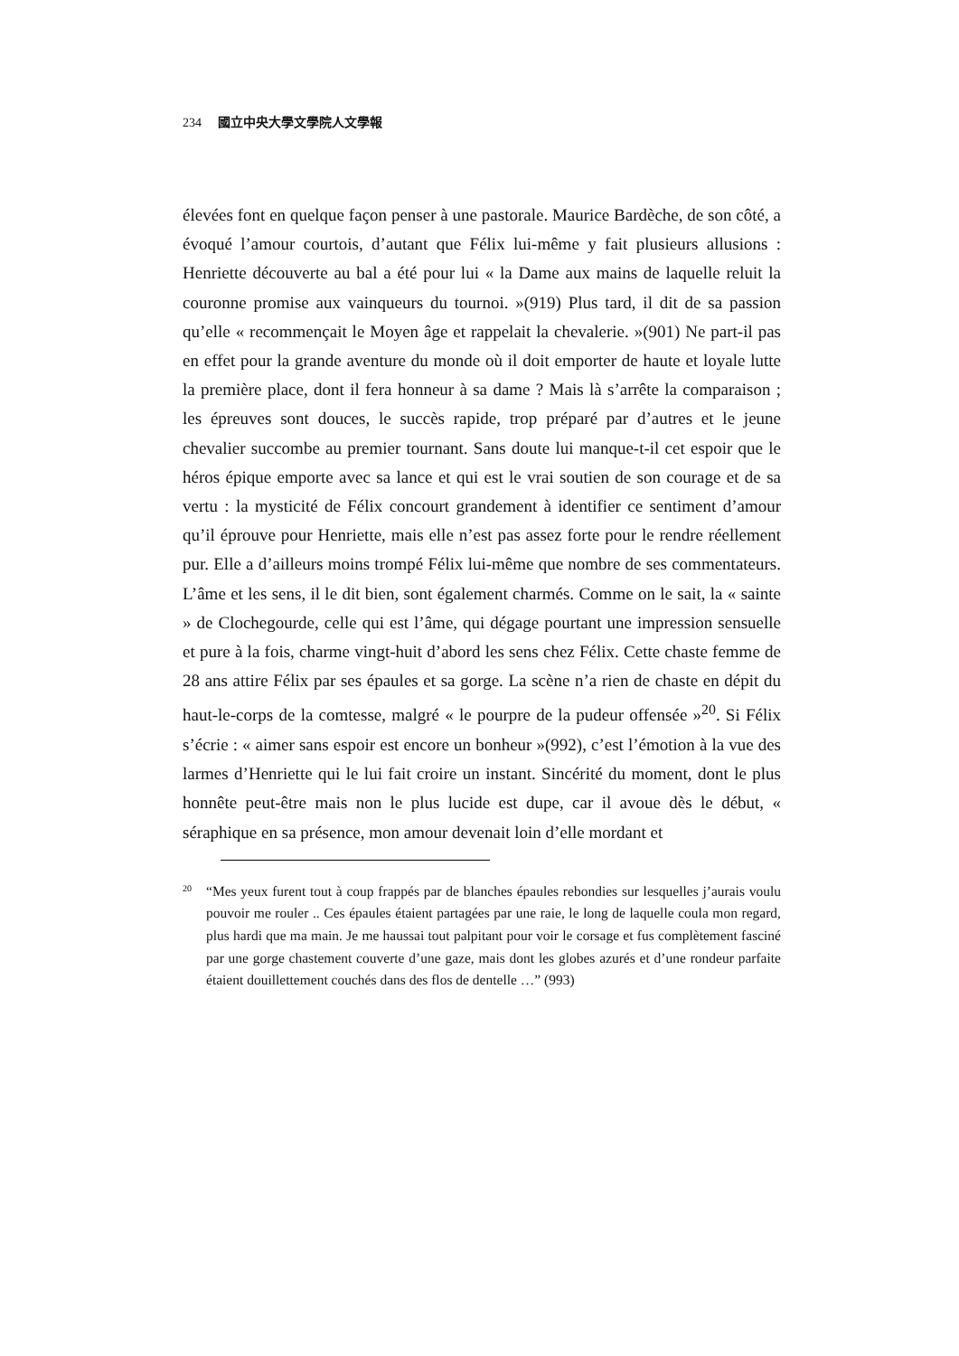234 國立中央大學文學院人文學報
élevées font en quelque façon penser à une pastorale. Maurice Bardèche, de son côté, a évoqué l’amour courtois, d’autant que Félix lui-même y fait plusieurs allusions : Henriette découverte au bal a été pour lui « la Dame aux mains de laquelle reluit la couronne promise aux vainqueurs du tournoi. »(919) Plus tard, il dit de sa passion qu’elle « recommençait le Moyen âge et rappelait la chevalerie. »(901) Ne part-il pas en effet pour la grande aventure du monde où il doit emporter de haute et loyale lutte la première place, dont il fera honneur à sa dame ? Mais là s’arrête la comparaison ; les épreuves sont douces, le succès rapide, trop préparé par d’autres et le jeune chevalier succombe au premier tournant. Sans doute lui manque-t-il cet espoir que le héros épique emporte avec sa lance et qui est le vrai soutien de son courage et de sa vertu : la mysticité de Félix concourt grandement à identifier ce sentiment d’amour qu’il éprouve pour Henriette, mais elle n’est pas assez forte pour le rendre réellement pur. Elle a d’ailleurs moins trompé Félix lui-même que nombre de ses commentateurs. L’âme et les sens, il le dit bien, sont également charmés. Comme on le sait, la « sainte » de Clochegourde, celle qui est l’âme, qui dégage pourtant une impression sensuelle et pure à la fois, charme vingt-huit d’abord les sens chez Félix. Cette chaste femme de 28 ans attire Félix par ses épaules et sa gorge. La scène n’a rien de chaste en dépit du haut-le-corps de la comtesse, malgré « le pourpre de la pudeur offensée »<sup>20</sup>. Si Félix s’écrie : « aimer sans espoir est encore un bonheur »(992), c’est l’émotion à la vue des larmes d’Henriette qui le lui fait croire un instant. Sincérité du moment, dont le plus honnête peut-être mais non le plus lucide est dupe, car il avoue dès le début, « séraphique en sa présence, mon amour devenait loin d’elle mordant et
<sup>20</sup> “Mes yeux furent tout à coup frappés par de blanches épaules rebondies sur lesquelles j’aurais voulu pouvoir me rouler .. Ces épaules étaient partagées par une raie, le long de laquelle coula mon regard, plus hardi que ma main. Je me haussai tout palpitant pour voir le corsage et fus complètement fasciné par une gorge chastement couverte d’une gaze, mais dont les globes azurés et d’une rondeur parfaite étaient douillettement couchés dans des flos de dentelle …” (993)